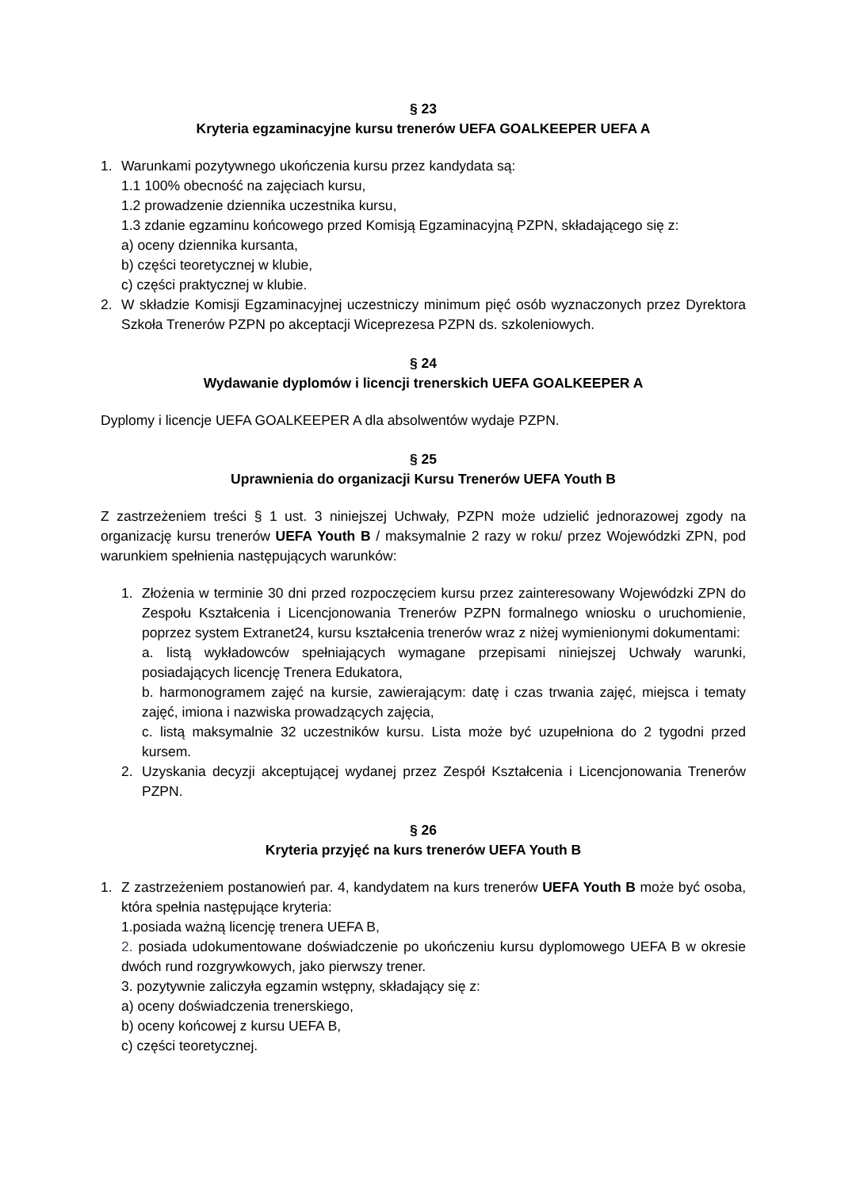§ 23
Kryteria egzaminacyjne kursu trenerów UEFA GOALKEEPER UEFA A
1. Warunkami pozytywnego ukończenia kursu przez kandydata są:
1.1 100% obecność na zajęciach kursu,
1.2 prowadzenie dziennika uczestnika kursu,
1.3 zdanie egzaminu końcowego przed Komisją Egzaminacyjną PZPN, składającego się z:
a) oceny dziennika kursanta,
b) części teoretycznej w klubie,
c) części praktycznej w klubie.
2. W składzie Komisji Egzaminacyjnej uczestniczy minimum pięć osób wyznaczonych przez Dyrektora Szkoła Trenerów PZPN po akceptacji Wiceprezesa PZPN ds. szkoleniowych.
§ 24
Wydawanie dyplomów i licencji trenerskich UEFA GOALKEEPER A
Dyplomy i licencje UEFA GOALKEEPER A dla absolwentów wydaje PZPN.
§ 25
Uprawnienia do organizacji Kursu Trenerów UEFA Youth B
Z zastrzeżeniem treści § 1 ust. 3 niniejszej Uchwały, PZPN może udzielić jednorazowej zgody na organizację kursu trenerów UEFA Youth B / maksymalnie 2 razy w roku/ przez Wojewódzki ZPN, pod warunkiem spełnienia następujących warunków:
1. Złożenia w terminie 30 dni przed rozpoczęciem kursu przez zainteresowany Wojewódzki ZPN do Zespołu Kształcenia i Licencjonowania Trenerów PZPN formalnego wniosku o uruchomienie, poprzez system Extranet24, kursu kształcenia trenerów wraz z niżej wymienionymi dokumentami:
a. listą wykładowców spełniających wymagane przepisami niniejszej Uchwały warunki, posiadających licencję Trenera Edukatora,
b. harmonogramem zajęć na kursie, zawierającym: datę i czas trwania zajęć, miejsca i tematy zajęć, imiona i nazwiska prowadzących zajęcia,
c. listą maksymalnie 32 uczestników kursu. Lista może być uzupełniona do 2 tygodni przed kursem.
2. Uzyskania decyzji akceptującej wydanej przez Zespół Kształcenia i Licencjonowania Trenerów PZPN.
§ 26
Kryteria przyjęć na kurs trenerów UEFA Youth B
1. Z zastrzeżeniem postanowień par. 4, kandydatem na kurs trenerów UEFA Youth B może być osoba, która spełnia następujące kryteria:
1.posiada ważną licencję trenera UEFA B,
2. posiada udokumentowane doświadczenie po ukończeniu kursu dyplomowego UEFA B w okresie dwóch rund rozgrywkowych, jako pierwszy trener.
3. pozytywnie zaliczyła egzamin wstępny, składający się z:
a) oceny doświadczenia trenerskiego,
b) oceny końcowej z kursu UEFA B,
c) części teoretycznej.